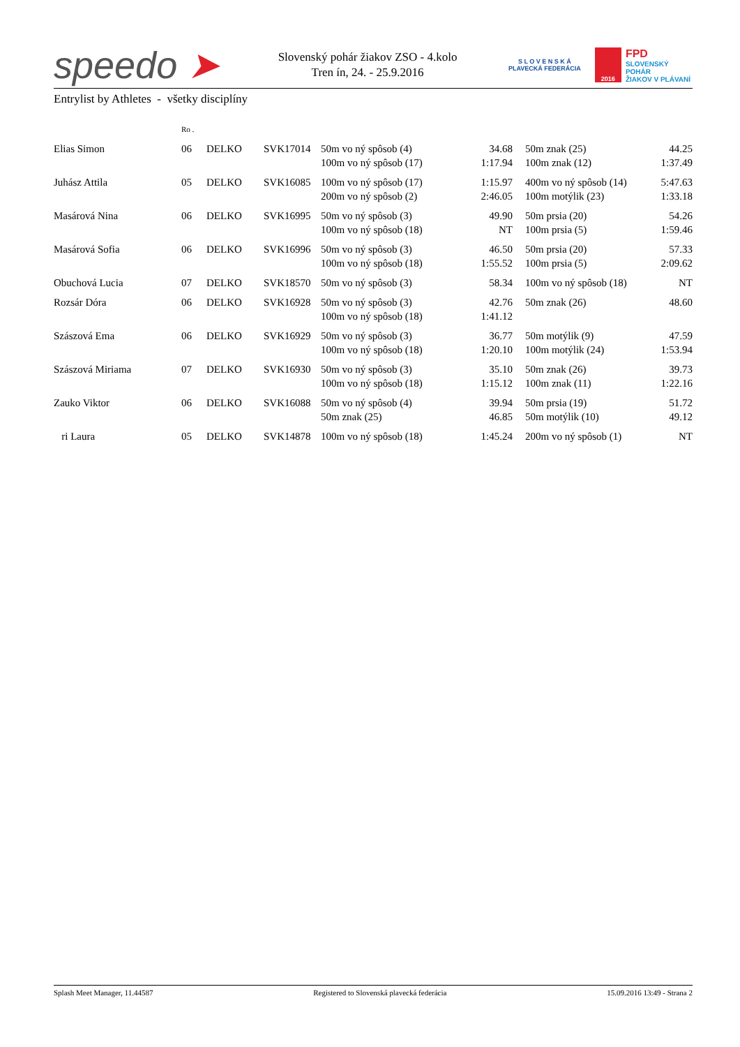speedo ➤
Slovenský pohár žiakov ZSO - 4.kolo
Tren ín, 24. - 25.9.2016
S L O V E N S K Á
PLAVECKÁ FEDERÁCIA
2016
FPD
SLOVENSKÝ POHÁR
ŽIAKOV V PLÁVANÍ
Entrylist by Athletes - všetky disciplíny
| | Ro . | | | | | | | |
| Elias Simon | 06 | DELKO | SVK17014 | 50m vo ný spôsob (4) 100m vo ný spôsob (17) | 34.68 1:17.94 | | 50m znak (25) 100m znak (12) | 44.25 1:37.49 |
| Juhász Attila | 05 | DELKO | SVK16085 | 100m vo ný spôsob (17) 200m vo ný spôsob (2) | 1:15.97 2:46.05 | | 400m vo ný spôsob (14) 100m motýlik (23) | 5:47.63 1:33.18 |
| Masárová Nina | 06 | DELKO | SVK16995 | 50m vo ný spôsob (3) 100m vo ný spôsob (18) | 49.90 NT | | 50m prsia (20) 100m prsia (5) | 54.26 1:59.46 |
| Masárová Sofia | 06 | DELKO | SVK16996 | 50m vo ný spôsob (3) 100m vo ný spôsob (18) | 46.50 1:55.52 | | 50m prsia (20) 100m prsia (5) | 57.33 2:09.62 |
| Obuchová Lucia | 07 | DELKO | SVK18570 | 50m vo ný spôsob (3) | 58.34 | | 100m vo ný spôsob (18) | NT |
| Rozsár Dóra | 06 | DELKO | SVK16928 | 50m vo ný spôsob (3) 100m vo ný spôsob (18) | 42.76 1:41.12 | | 50m znak (26) | 48.60 |
| Szászová Ema | 06 | DELKO | SVK16929 | 50m vo ný spôsob (3) 100m vo ný spôsob (18) | 36.77 1:20.10 | | 50m motýlik (9) 100m motýlik (24) | 47.59 1:53.94 |
| Szászová Miriama | 07 | DELKO | SVK16930 | 50m vo ný spôsob (3) 100m vo ný spôsob (18) | 35.10 1:15.12 | | 50m znak (26) 100m znak (11) | 39.73 1:22.16 |
| Zauko Viktor | 06 | DELKO | SVK16088 | 50m vo ný spôsob (4) 50m znak (25) | 39.94 46.85 | | 50m prsia (19) 50m motýlik (10) | 51.72 49.12 |
| ri Laura | 05 | DELKO | SVK14878 | 100m vo ný spôsob (18) | 1:45.24 | | 200m vo ný spôsob (1) | NT |
Splash Meet Manager, 11.44587 Registered to Slovenská plavecká federácia 15.09.2016 13:49 - Strana 2